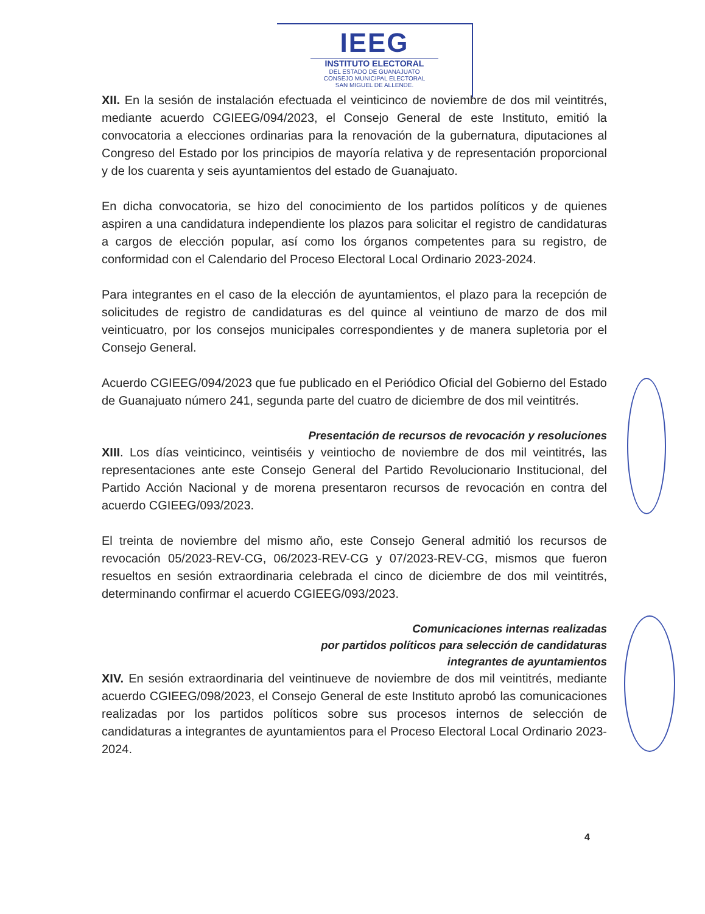IEEG
INSTITUTO ELECTORAL
DEL ESTADO DE GUANAJUATO
CONSEJO MUNICIPAL ELECTORAL
SAN MIGUEL DE ALLENDE.
XII. En la sesión de instalación efectuada el veinticinco de noviembre de dos mil veintitrés, mediante acuerdo CGIEEG/094/2023, el Consejo General de este Instituto, emitió la convocatoria a elecciones ordinarias para la renovación de la gubernatura, diputaciones al Congreso del Estado por los principios de mayoría relativa y de representación proporcional y de los cuarenta y seis ayuntamientos del estado de Guanajuato.
En dicha convocatoria, se hizo del conocimiento de los partidos políticos y de quienes aspiren a una candidatura independiente los plazos para solicitar el registro de candidaturas a cargos de elección popular, así como los órganos competentes para su registro, de conformidad con el Calendario del Proceso Electoral Local Ordinario 2023-2024.
Para integrantes en el caso de la elección de ayuntamientos, el plazo para la recepción de solicitudes de registro de candidaturas es del quince al veintiuno de marzo de dos mil veinticuatro, por los consejos municipales correspondientes y de manera supletoria por el Consejo General.
Acuerdo CGIEEG/094/2023 que fue publicado en el Periódico Oficial del Gobierno del Estado de Guanajuato número 241, segunda parte del cuatro de diciembre de dos mil veintitrés.
Presentación de recursos de revocación y resoluciones
XIII. Los días veinticinco, veintiséis y veintiocho de noviembre de dos mil veintitrés, las representaciones ante este Consejo General del Partido Revolucionario Institucional, del Partido Acción Nacional y de morena presentaron recursos de revocación en contra del acuerdo CGIEEG/093/2023.
El treinta de noviembre del mismo año, este Consejo General admitió los recursos de revocación 05/2023-REV-CG, 06/2023-REV-CG y 07/2023-REV-CG, mismos que fueron resueltos en sesión extraordinaria celebrada el cinco de diciembre de dos mil veintitrés, determinando confirmar el acuerdo CGIEEG/093/2023.
Comunicaciones internas realizadas
por partidos políticos para selección de candidaturas
integrantes de ayuntamientos
XIV. En sesión extraordinaria del veintinueve de noviembre de dos mil veintitrés, mediante acuerdo CGIEEG/098/2023, el Consejo General de este Instituto aprobó las comunicaciones realizadas por los partidos políticos sobre sus procesos internos de selección de candidaturas a integrantes de ayuntamientos para el Proceso Electoral Local Ordinario 2023-2024.
4